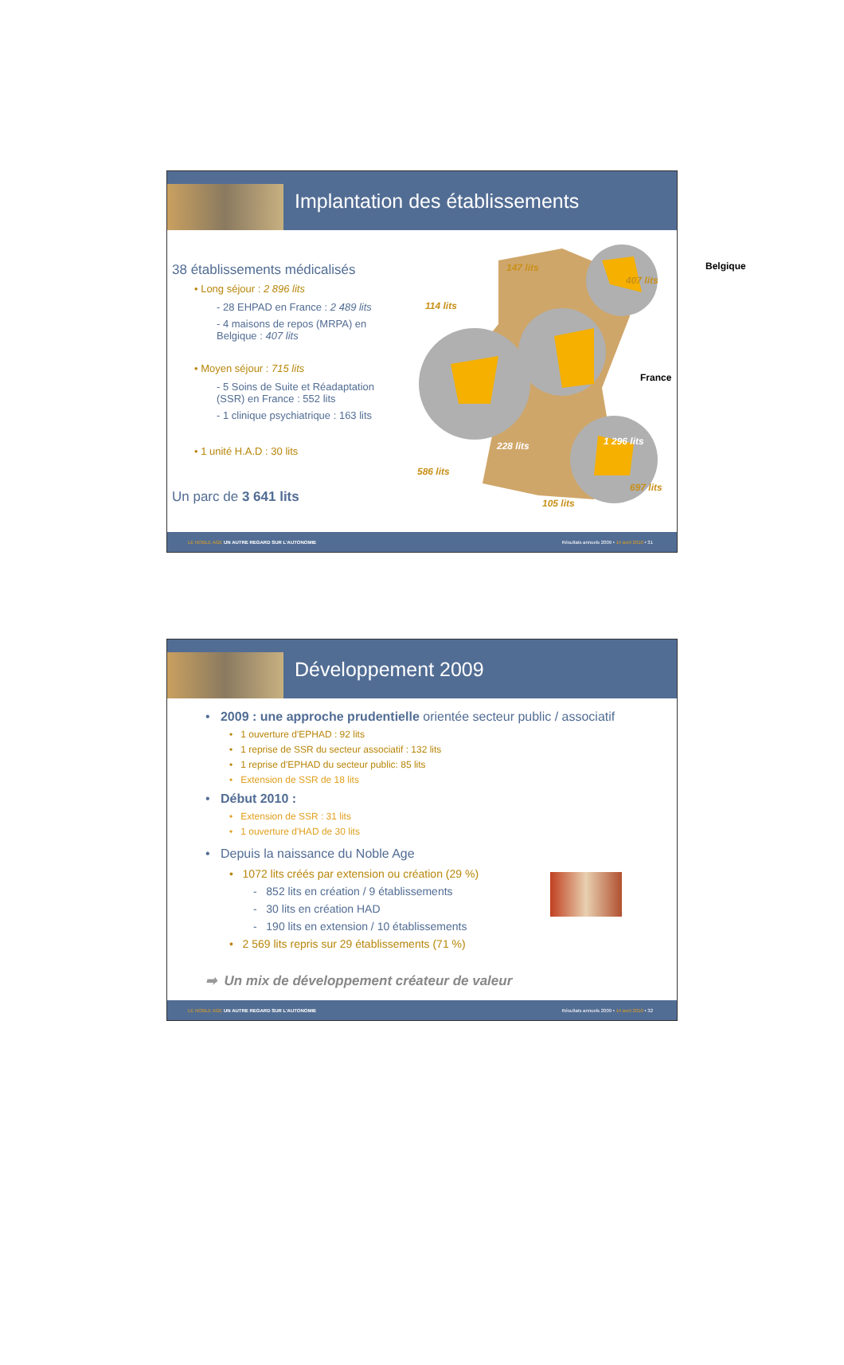Implantation des établissements
38 établissements médicalisés
• Long séjour : 2 896 lits
- 28 EHPAD en France : 2 489 lits
- 4 maisons de repos (MRPA) en Belgique : 407 lits
• Moyen séjour : 715 lits
- 5 Soins de Suite et Réadaptation (SSR) en France : 552 lits
- 1 clinique psychiatrique : 163 lits
• 1 unité H.A.D : 30 lits
Un parc de 3 641 lits
147 lits Belgique
407 lits
114 lits
France
228 lits 1 296 lits
586 lits
697 lits
105 lits
LE NOBLE AGE UN AUTRE REGARD SUR L'AUTONOMIE Résultats annuels 2009 • 14 avril 2010 • 31
Développement 2009
• 2009 : une approche prudentielle orientée secteur public / associatif
• 1 ouverture d'EPHAD : 92 lits
• 1 reprise de SSR du secteur associatif : 132 lits
• 1 reprise d'EPHAD du secteur public: 85 lits
• Extension de SSR de 18 lits
• Début 2010 :
• Extension de SSR : 31 lits
• 1 ouverture d'HAD de 30 lits
• Depuis la naissance du Noble Age
• 1072 lits créés par extension ou création (29 %)
- 852 lits en création / 9 établissements
- 30 lits en création HAD
- 190 lits en extension / 10 établissements
• 2 569 lits repris sur 29 établissements (71 %)
➡ Un mix de développement créateur de valeur
LE NOBLE AGE UN AUTRE REGARD SUR L'AUTONOMIE Résultats annuels 2009 • 14 avril 2010 • 32